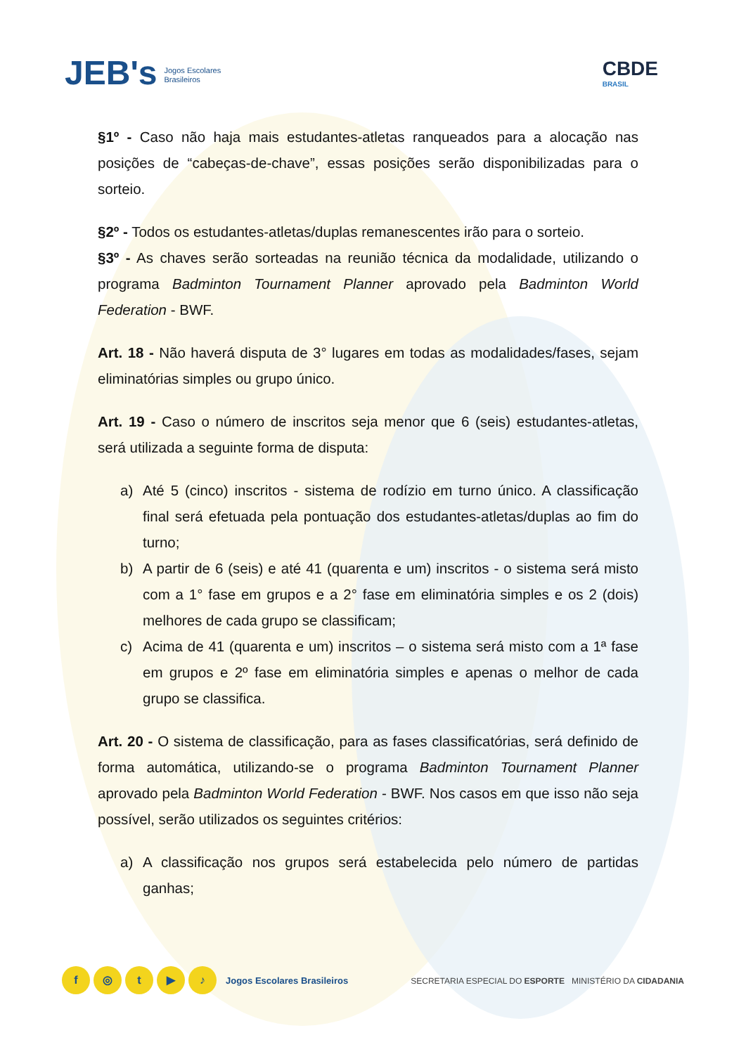JEB's Jogos Escolares
Brasileiros
CBDE
BRASIL
§1º - Caso não haja mais estudantes-atletas ranqueados para a alocação nas posições de “cabeças-de-chave”, essas posições serão disponibilizadas para o sorteio.
§2º - Todos os estudantes-atletas/duplas remanescentes irão para o sorteio.
§3º - As chaves serão sorteadas na reunião técnica da modalidade, utilizando o programa Badminton Tournament Planner aprovado pela Badminton World Federation - BWF.
Art. 18 - Não haverá disputa de 3° lugares em todas as modalidades/fases, sejam eliminatórias simples ou grupo único.
Art. 19 - Caso o número de inscritos seja menor que 6 (seis) estudantes-atletas, será utilizada a seguinte forma de disputa:
a) Até 5 (cinco) inscritos - sistema de rodízio em turno único. A classificação final será efetuada pela pontuação dos estudantes-atletas/duplas ao fim do turno;
b) A partir de 6 (seis) e até 41 (quarenta e um) inscritos - o sistema será misto com a 1° fase em grupos e a 2° fase em eliminatória simples e os 2 (dois) melhores de cada grupo se classificam;
c) Acima de 41 (quarenta e um) inscritos – o sistema será misto com a 1ª fase em grupos e 2º fase em eliminatória simples e apenas o melhor de cada grupo se classifica.
Art. 20 - O sistema de classificação, para as fases classificatórias, será definido de forma automática, utilizando-se o programa Badminton Tournament Planner aprovado pela Badminton World Federation - BWF. Nos casos em que isso não seja possível, serão utilizados os seguintes critérios:
a) A classificação nos grupos será estabelecida pelo número de partidas ganhas;
f ◎ t ▶ ♪ Jogos Escolares Brasileiros
SECRETARIA ESPECIAL DO ESPORTE MINISTÉRIO DA CIDADANIA